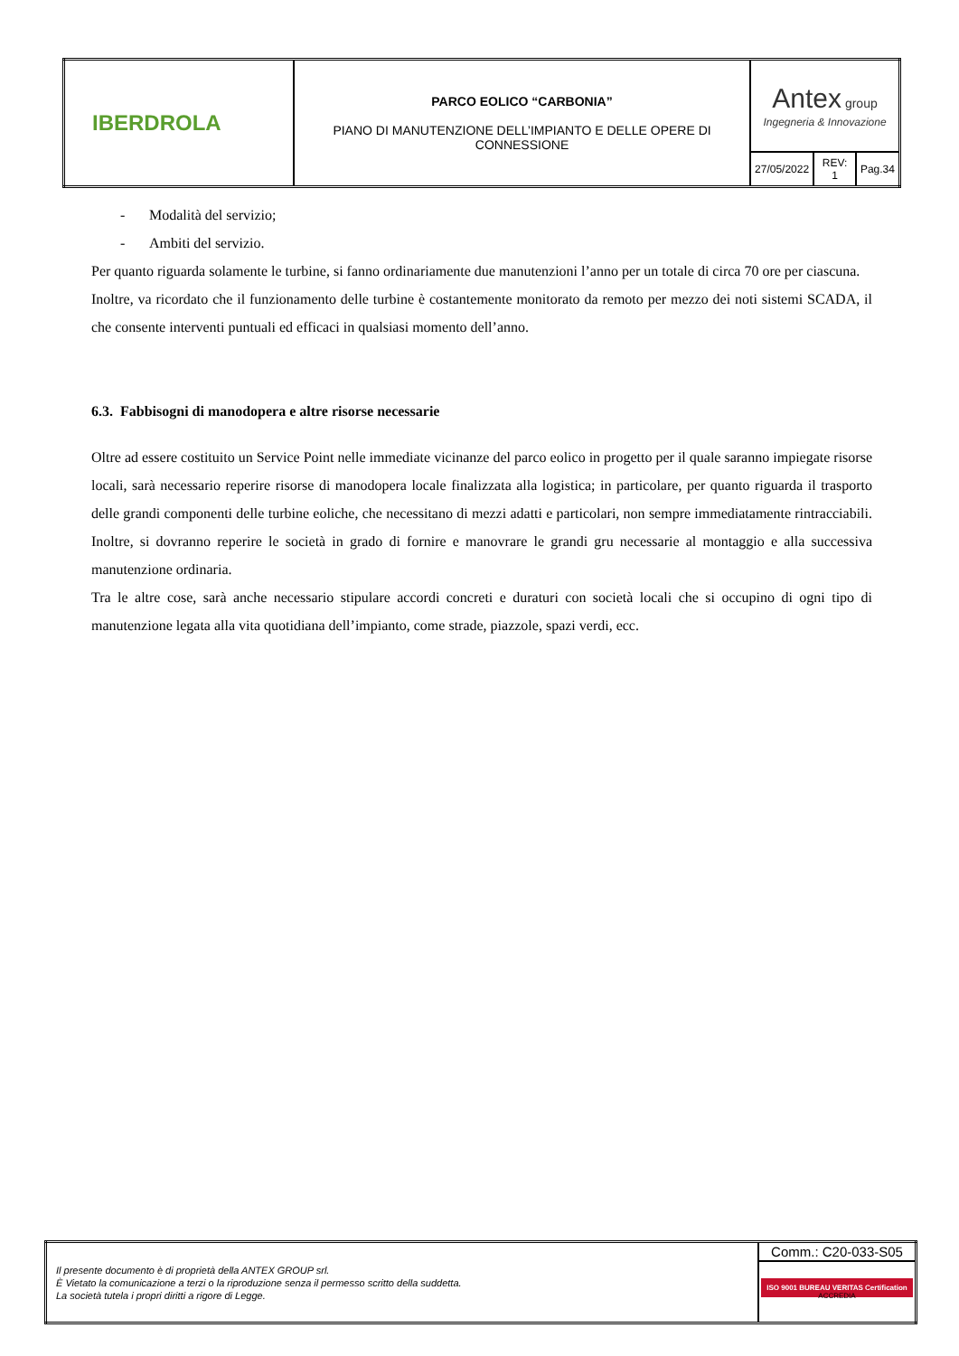| IBERDROLA | PARCO EOLICO “CARBONIA” PIANO DI MANUTENZIONE DELL’IMPIANTO E DELLE OPERE DI CONNESSIONE | Antex group Ingegneria & Innovazione | | |
| | | 27/05/2022 | REV: 1 | Pag.34 |
- Modalità del servizio;
- Ambiti del servizio.
Per quanto riguarda solamente le turbine, si fanno ordinariamente due manutenzioni l’anno per un totale di circa 70 ore per ciascuna.
Inoltre, va ricordato che il funzionamento delle turbine è costantemente monitorato da remoto per mezzo dei noti sistemi SCADA, il che consente interventi puntuali ed efficaci in qualsiasi momento dell’anno.
6.3. Fabbisogni di manodopera e altre risorse necessarie
Oltre ad essere costituito un Service Point nelle immediate vicinanze del parco eolico in progetto per il quale saranno impiegate risorse locali, sarà necessario reperire risorse di manodopera locale finalizzata alla logistica; in particolare, per quanto riguarda il trasporto delle grandi componenti delle turbine eoliche, che necessitano di mezzi adatti e particolari, non sempre immediatamente rintracciabili. Inoltre, si dovranno reperire le società in grado di fornire e manovrare le grandi gru necessarie al montaggio e alla successiva manutenzione ordinaria.
Tra le altre cose, sarà anche necessario stipulare accordi concreti e duraturi con società locali che si occupino di ogni tipo di manutenzione legata alla vita quotidiana dell’impianto, come strade, piazzole, spazi verdi, ecc.
| Il presente documento è di proprietà della ANTEX GROUP srl. È Vietato la comunicazione a terzi o la riproduzione senza il permesso scritto della suddetta. La società tutela i propri diritti a rigore di Legge. | Comm.: C20-033-S05 |
| | ISO 9001 BUREAU VERITAS Certification ACCREDIA |